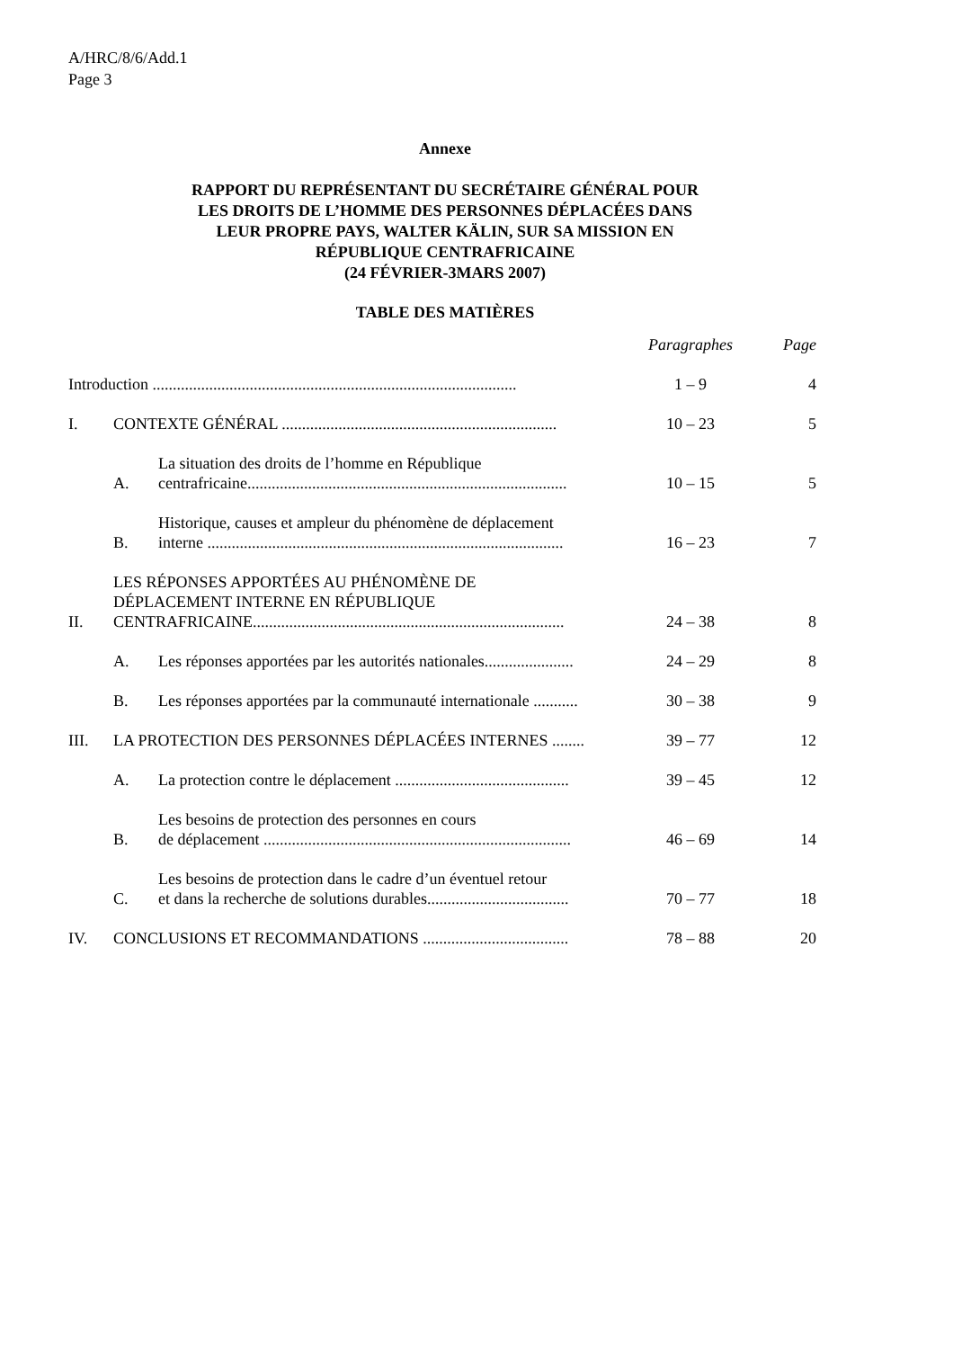A/HRC/8/6/Add.1
Page 3
Annexe
RAPPORT DU REPRÉSENTANT DU SECRÉTAIRE GÉNÉRAL POUR
LES DROITS DE L’HOMME DES PERSONNES DÉPLACÉES DANS
LEUR PROPRE PAYS, WALTER KÄLIN, SUR SA MISSION EN
RÉPUBLIQUE CENTRAFRICAINE
(24 FÉVRIER-3MARS 2007)
TABLE DES MATIÈRES
| | | | Paragraphes | Page |
| Introduction .......................................................................................... | | | 1 – 9 | 4 |
| I. | CONTEXTE GÉNÉRAL .................................................................... | | 10 – 23 | 5 |
| | A. | La situation des droits de l’homme en République centrafricaine............................................................................... | 10 – 15 | 5 |
| | B. | Historique, causes et ampleur du phénomène de déplacement interne ........................................................................................ | 16 – 23 | 7 |
| II. | LES RÉPONSES APPORTÉES AU PHÉNOMÈNE DE DÉPLACEMENT INTERNE EN RÉPUBLIQUE CENTRAFRICAINE............................................................................. | | 24 – 38 | 8 |
| | A. | Les réponses apportées par les autorités nationales...................... | 24 – 29 | 8 |
| | B. | Les réponses apportées par la communauté internationale ........... | 30 – 38 | 9 |
| III. | LA PROTECTION DES PERSONNES DÉPLACÉES INTERNES ........ | | 39 – 77 | 12 |
| | A. | La protection contre le déplacement ........................................... | 39 – 45 | 12 |
| | B. | Les besoins de protection des personnes en cours de déplacement ............................................................................ | 46 – 69 | 14 |
| | C. | Les besoins de protection dans le cadre d’un éventuel retour et dans la recherche de solutions durables................................... | 70 – 77 | 18 |
| IV. | CONCLUSIONS ET RECOMMANDATIONS .................................... | | 78 – 88 | 20 |